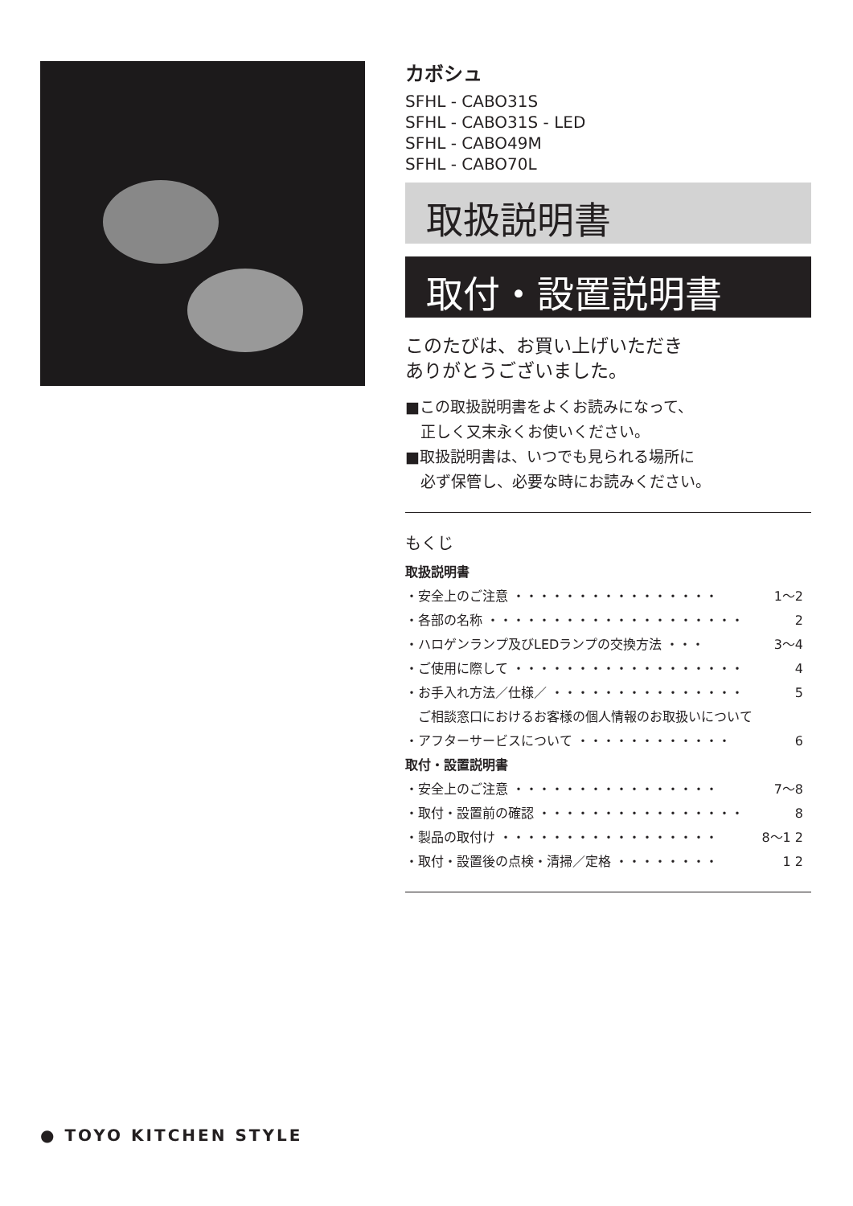カボシュ
SFHL - CABO31S
SFHL - CABO31S - LED
SFHL - CABO49M
SFHL - CABO70L
取扱説明書
取付・設置説明書
このたびは、お買い上げいただき
ありがとうございました。
■この取扱説明書をよくお読みになって、
　正しく又末永くお使いください。
■取扱説明書は、いつでも見られる場所に
　必ず保管し、必要な時にお読みください。
もくじ
取扱説明書
・安全上のご注意 ・・・・・・・・・・・・・・・・ 1～2
・各部の名称 ・・・・・・・・・・・・・・・・・・・・ 2
・ハロゲンランプ及びLEDランプの交換方法 ・・・ 3～4
・ご使用に際して ・・・・・・・・・・・・・・・・・・ 4
・お手入れ方法／仕様／ ・・・・・・・・・・・・・・・ 5
　ご相談窓口におけるお客様の個人情報のお取扱いについて
・アフターサービスについて ・・・・・・・・・・・・ 6
取付・設置説明書
・安全上のご注意 ・・・・・・・・・・・・・・・・ 7～8
・取付・設置前の確認 ・・・・・・・・・・・・・・・・ 8
・製品の取付け ・・・・・・・・・・・・・・・・・ 8～1 2
・取付・設置後の点検・清掃／定格 ・・・・・・・・ 1 2
● TOYO KITCHEN STYLE